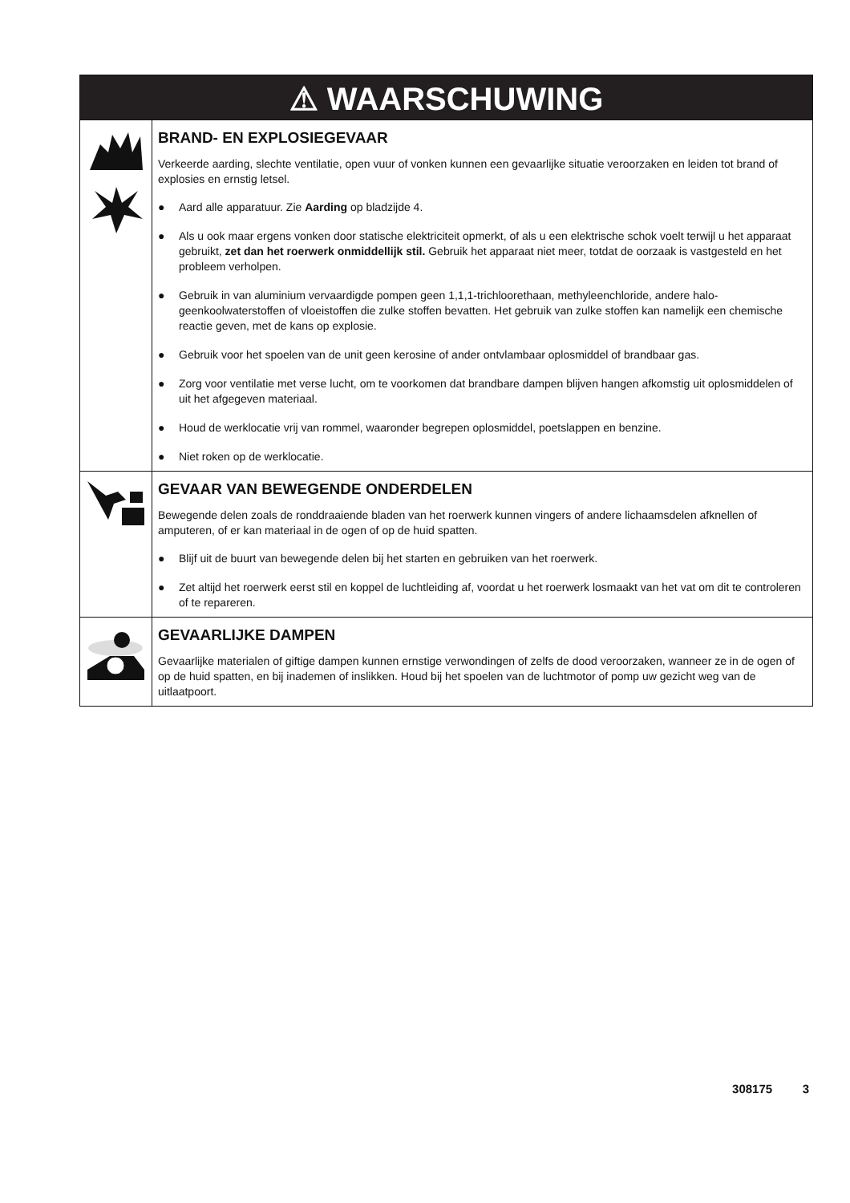⚠ WAARSCHUWING
BRAND- EN EXPLOSIEGEVAAR
Verkeerde aarding, slechte ventilatie, open vuur of vonken kunnen een gevaarlijke situatie veroorzaken en leiden tot brand of explosies en ernstig letsel.
● Aard alle apparatuur. Zie Aarding op bladzijde 4.
● Als u ook maar ergens vonken door statische elektriciteit opmerkt, of als u een elektrische schok voelt terwijl u het apparaat gebruikt, zet dan het roerwerk onmiddellijk stil. Gebruik het apparaat niet meer, totdat de oorzaak is vastgesteld en het probleem verholpen.
● Gebruik in van aluminium vervaardigde pompen geen 1,1,1-trichloorethaan, methyleenchloride, andere halo-geenkoolwaterstoffen of vloeistoffen die zulke stoffen bevatten. Het gebruik van zulke stoffen kan namelijk een chemische reactie geven, met de kans op explosie.
● Gebruik voor het spoelen van de unit geen kerosine of ander ontvlambaar oplosmiddel of brandbaar gas.
● Zorg voor ventilatie met verse lucht, om te voorkomen dat brandbare dampen blijven hangen afkomstig uit oplosmiddelen of uit het afgegeven materiaal.
● Houd de werklocatie vrij van rommel, waaronder begrepen oplosmiddel, poetslappen en benzine.
● Niet roken op de werklocatie.
GEVAAR VAN BEWEGENDE ONDERDELEN
Bewegende delen zoals de ronddraaiende bladen van het roerwerk kunnen vingers of andere lichaamsdelen afknellen of amputeren, of er kan materiaal in de ogen of op de huid spatten.
● Blijf uit de buurt van bewegende delen bij het starten en gebruiken van het roerwerk.
● Zet altijd het roerwerk eerst stil en koppel de luchtleiding af, voordat u het roerwerk losmaakt van het vat om dit te controleren of te repareren.
GEVAARLIJKE DAMPEN
Gevaarlijke materialen of giftige dampen kunnen ernstige verwondingen of zelfs de dood veroorzaken, wanneer ze in de ogen of op de huid spatten, en bij inademen of inslikken. Houd bij het spoelen van de luchtmotor of pomp uw gezicht weg van de uitlaatpoort.
308175 3